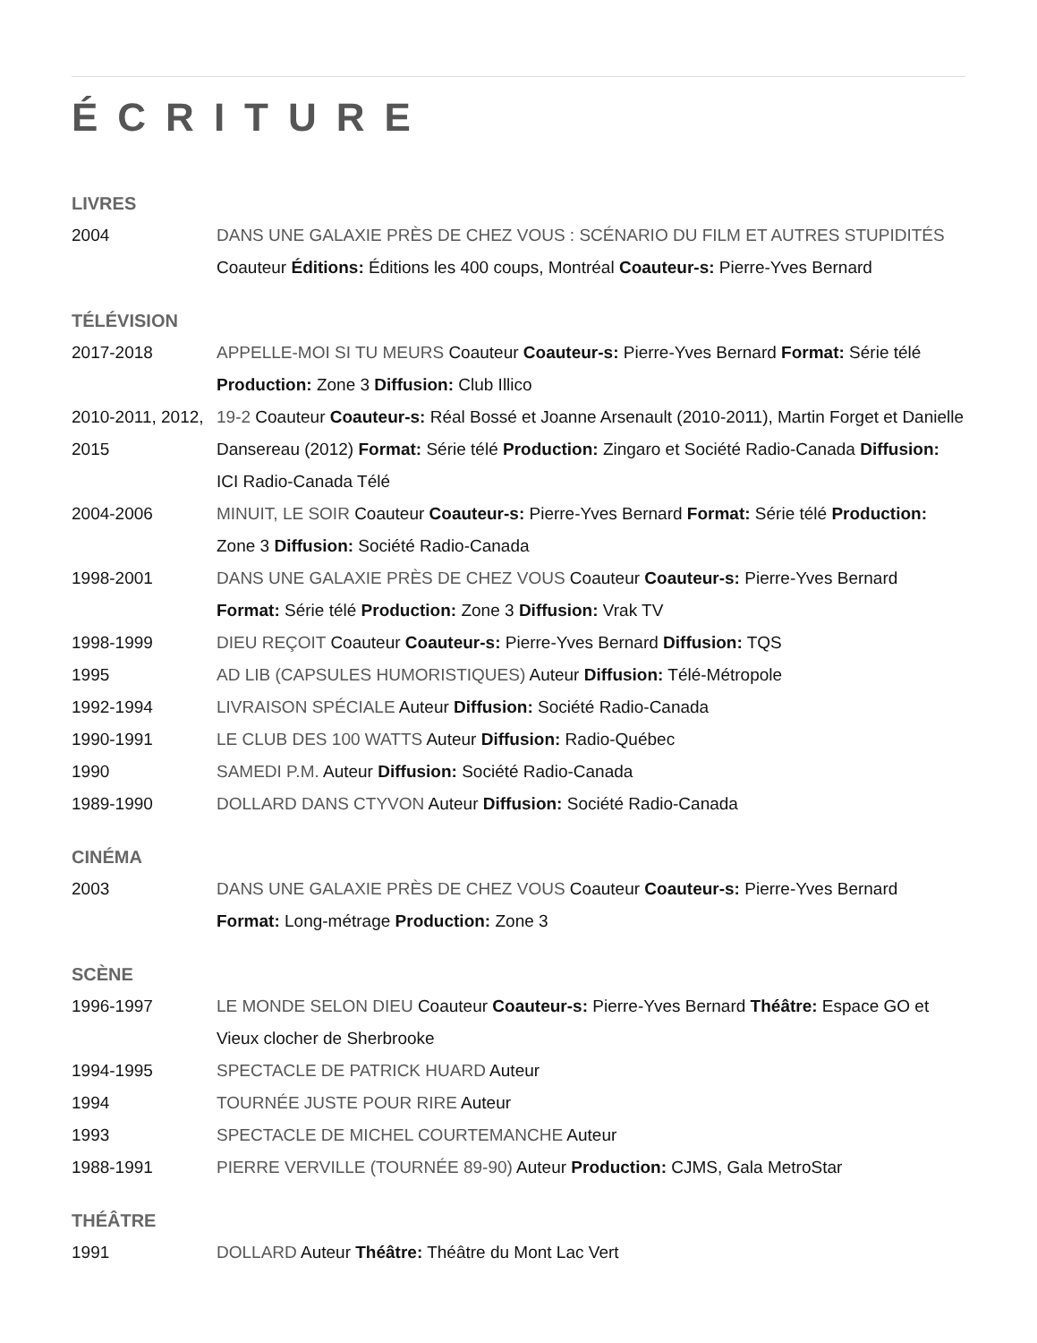ÉCRITURE
LIVRES
| 2004 | DANS UNE GALAXIE PRÈS DE CHEZ VOUS : SCÉNARIO DU FILM ET AUTRES STUPIDITÉS Coauteur Éditions: Éditions les 400 coups, Montréal Coauteur-s: Pierre-Yves Bernard |
TÉLÉVISION
| 2017-2018 | APPELLE-MOI SI TU MEURS Coauteur Coauteur-s: Pierre-Yves Bernard Format: Série télé Production: Zone 3 Diffusion: Club Illico |
| 2010-2011, 2012, 2015 | 19-2 Coauteur Coauteur-s: Réal Bossé et Joanne Arsenault (2010-2011), Martin Forget et Danielle Dansereau (2012) Format: Série télé Production: Zingaro et Société Radio-Canada Diffusion: ICI Radio-Canada Télé |
| 2004-2006 | MINUIT, LE SOIR Coauteur Coauteur-s: Pierre-Yves Bernard Format: Série télé Production: Zone 3 Diffusion: Société Radio-Canada |
| 1998-2001 | DANS UNE GALAXIE PRÈS DE CHEZ VOUS Coauteur Coauteur-s: Pierre-Yves Bernard Format: Série télé Production: Zone 3 Diffusion: Vrak TV |
| 1998-1999 | DIEU REÇOIT Coauteur Coauteur-s: Pierre-Yves Bernard Diffusion: TQS |
| 1995 | AD LIB (CAPSULES HUMORISTIQUES) Auteur Diffusion: Télé-Métropole |
| 1992-1994 | LIVRAISON SPÉCIALE Auteur Diffusion: Société Radio-Canada |
| 1990-1991 | LE CLUB DES 100 WATTS Auteur Diffusion: Radio-Québec |
| 1990 | SAMEDI P.M. Auteur Diffusion: Société Radio-Canada |
| 1989-1990 | DOLLARD DANS CTYVON Auteur Diffusion: Société Radio-Canada |
CINÉMA
| 2003 | DANS UNE GALAXIE PRÈS DE CHEZ VOUS Coauteur Coauteur-s: Pierre-Yves Bernard Format: Long-métrage Production: Zone 3 |
SCÈNE
| 1996-1997 | LE MONDE SELON DIEU Coauteur Coauteur-s: Pierre-Yves Bernard Théâtre: Espace GO et Vieux clocher de Sherbrooke |
| 1994-1995 | SPECTACLE DE PATRICK HUARD Auteur |
| 1994 | TOURNÉE JUSTE POUR RIRE Auteur |
| 1993 | SPECTACLE DE MICHEL COURTEMANCHE Auteur |
| 1988-1991 | PIERRE VERVILLE (TOURNÉE 89-90) Auteur Production: CJMS, Gala MetroStar |
THÉÂTRE
| 1991 | DOLLARD Auteur Théâtre: Théâtre du Mont Lac Vert |